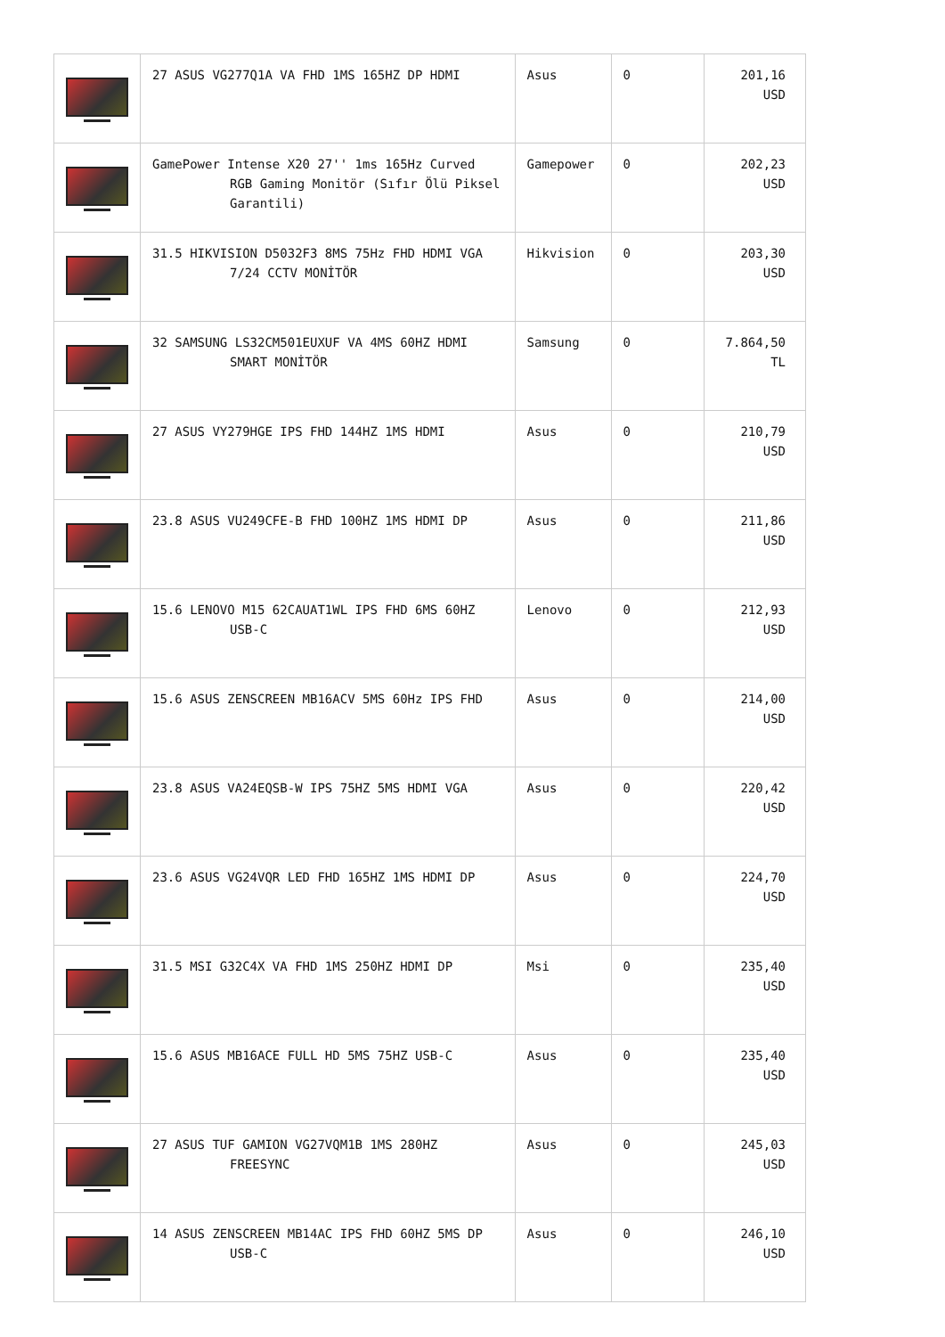| | 27 ASUS VG277Q1A VA FHD 1MS 165HZ DP HDMI | Asus | 0 | 201,16 USD |
| | GamePower Intense X20 27'' 1ms 165Hz Curved RGB Gaming Monitör (Sıfır Ölü Piksel Garantili) | Gamepower | 0 | 202,23 USD |
| | 31.5 HIKVISION D5032F3 8MS 75Hz FHD HDMI VGA 7/24 CCTV MONİTÖR | Hikvision | 0 | 203,30 USD |
| | 32 SAMSUNG LS32CM501EUXUF VA 4MS 60HZ HDMI SMART MONİTÖR | Samsung | 0 | 7.864,50 TL |
| | 27 ASUS VY279HGE IPS FHD 144HZ 1MS HDMI | Asus | 0 | 210,79 USD |
| | 23.8 ASUS VU249CFE-B FHD 100HZ 1MS HDMI DP | Asus | 0 | 211,86 USD |
| | 15.6 LENOVO M15 62CAUAT1WL IPS FHD 6MS 60HZ USB-C | Lenovo | 0 | 212,93 USD |
| | 15.6 ASUS ZENSCREEN MB16ACV 5MS 60Hz IPS FHD | Asus | 0 | 214,00 USD |
| | 23.8 ASUS VA24EQSB-W IPS 75HZ 5MS HDMI VGA | Asus | 0 | 220,42 USD |
| | 23.6 ASUS VG24VQR LED FHD 165HZ 1MS HDMI DP | Asus | 0 | 224,70 USD |
| | 31.5 MSI G32C4X VA FHD 1MS 250HZ HDMI DP | Msi | 0 | 235,40 USD |
| | 15.6 ASUS MB16ACE FULL HD 5MS 75HZ USB-C | Asus | 0 | 235,40 USD |
| | 27 ASUS TUF GAMION VG27VQM1B 1MS 280HZ FREESYNC | Asus | 0 | 245,03 USD |
| | 14 ASUS ZENSCREEN MB14AC IPS FHD 60HZ 5MS DP USB-C | Asus | 0 | 246,10 USD |